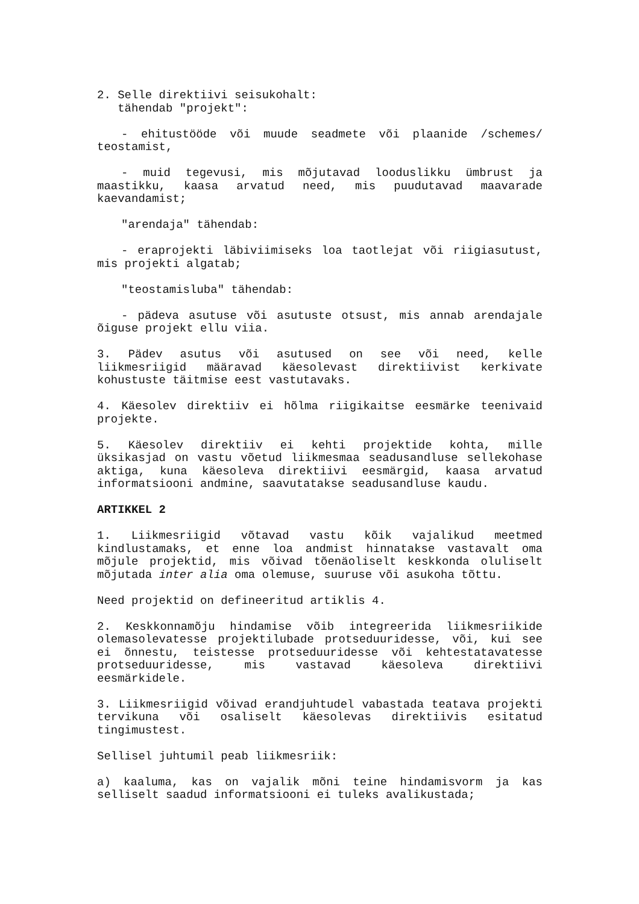2. Selle direktiivi seisukohalt:
tähendab "projekt":
- ehitustööde või muude seadmete või plaanide /schemes/ teostamist,
- muid tegevusi, mis mõjutavad looduslikku ümbrust ja maastikku, kaasa arvatud need, mis puudutavad maavarade kaevandamist;
"arendaja" tähendab:
- eraprojekti läbiviimiseks loa taotlejat või riigiasutust, mis projekti algatab;
"teostamisluba" tähendab:
- pädeva asutuse või asutuste otsust, mis annab arendajale õiguse projekt ellu viia.
3. Pädev asutus või asutused on see või need, kelle liikmesriigid määravad käesolevast direktiivist kerkivate kohustuste täitmise eest vastutavaks.
4. Käesolev direktiiv ei hõlma riigikaitse eesmärke teenivaid projekte.
5. Käesolev direktiiv ei kehti projektide kohta, mille üksikasjad on vastu võetud liikmesmaa seadusandluse sellekohase aktiga, kuna käesoleva direktiivi eesmärgid, kaasa arvatud informatsiooni andmine, saavutatakse seadusandluse kaudu.
ARTIKKEL 2
1. Liikmesriigid võtavad vastu kõik vajalikud meetmed kindlustamaks, et enne loa andmist hinnatakse vastavalt oma mõjule projektid, mis võivad tõenäoliselt keskkonda oluliselt mõjutada inter alia oma olemuse, suuruse või asukoha tõttu.
Need projektid on defineeritud artiklis 4.
2. Keskkonnamõju hindamise võib integreerida liikmesriikide olemasolevatesse projektilubade protseduuridesse, või, kui see ei õnnestu, teistesse protseduuridesse või kehtestatavatesse protseduuridesse, mis vastavad käesoleva direktiivi eesmärkidele.
3. Liikmesriigid võivad erandjuhtudel vabastada teatava projekti tervikuna või osaliselt käesolevas direktiivis esitatud tingimustest.
Sellisel juhtumil peab liikmesriik:
a) kaaluma, kas on vajalik mõni teine hindamisvorm ja kas selliselt saadud informatsiooni ei tuleks avalikustada;